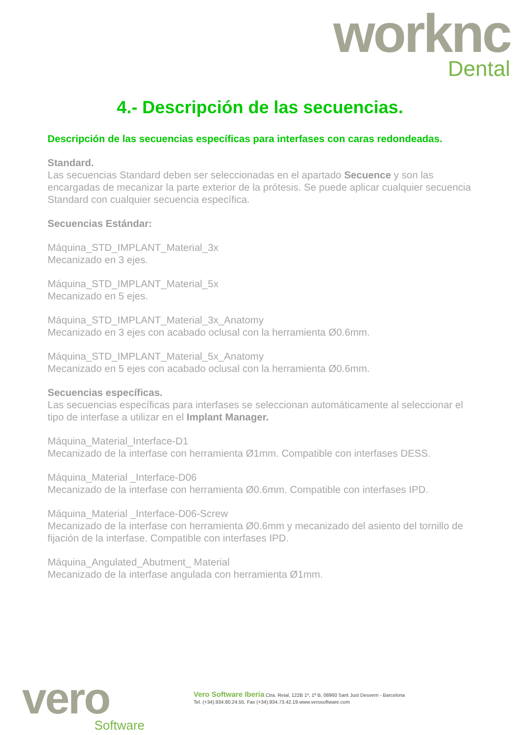worknc
Dental
4.- Descripción de las secuencias.
Descripción de las secuencias específicas para interfases con caras redondeadas.
Standard.
Las secuencias Standard deben ser seleccionadas en el apartado Secuence y son las encargadas de mecanizar la parte exterior de la prótesis. Se puede aplicar cualquier secuencia Standard con cualquier secuencia específica.
Secuencias Estándar:
Máquina_STD_IMPLANT_Material_3x
Mecanizado en 3 ejes.
Máquina_STD_IMPLANT_Material_5x
Mecanizado en 5 ejes.
Máquina_STD_IMPLANT_Material_3x_Anatomy
Mecanizado en 3 ejes con acabado oclusal con la herramienta Ø0.6mm.
Máquina_STD_IMPLANT_Material_5x_Anatomy
Mecanizado en 5 ejes con acabado oclusal con la herramienta Ø0.6mm.
Secuencias específicas.
Las secuencias específicas para interfases se seleccionan automáticamente al seleccionar el tipo de interfase a utilizar en el Implant Manager.
Máquina_Material_Interface-D1
Mecanizado de la interfase con herramienta Ø1mm. Compatible con interfases DESS.
Máquina_Material _Interface-D06
Mecanizado de la interfase con herramienta Ø0.6mm. Compatible con interfases IPD.
Máquina_Material _Interface-D06-Screw
Mecanizado de la interfase con herramienta Ø0.6mm y mecanizado del asiento del tornillo de fijación de la interfase. Compatible con interfases IPD.
Máquina_Angulated_Abutment_ Material
Mecanizado de la interfase angulada con herramienta Ø1mm.
vero
Software
Vero Software Iberia Ctra. Reial, 122B 1º, 1ª B, 08960 Sant Just Desvern - Barcelona
Tel. (+34).934.80.24.55, Fax (+34).934.73.42.19.www.verosoftware.com